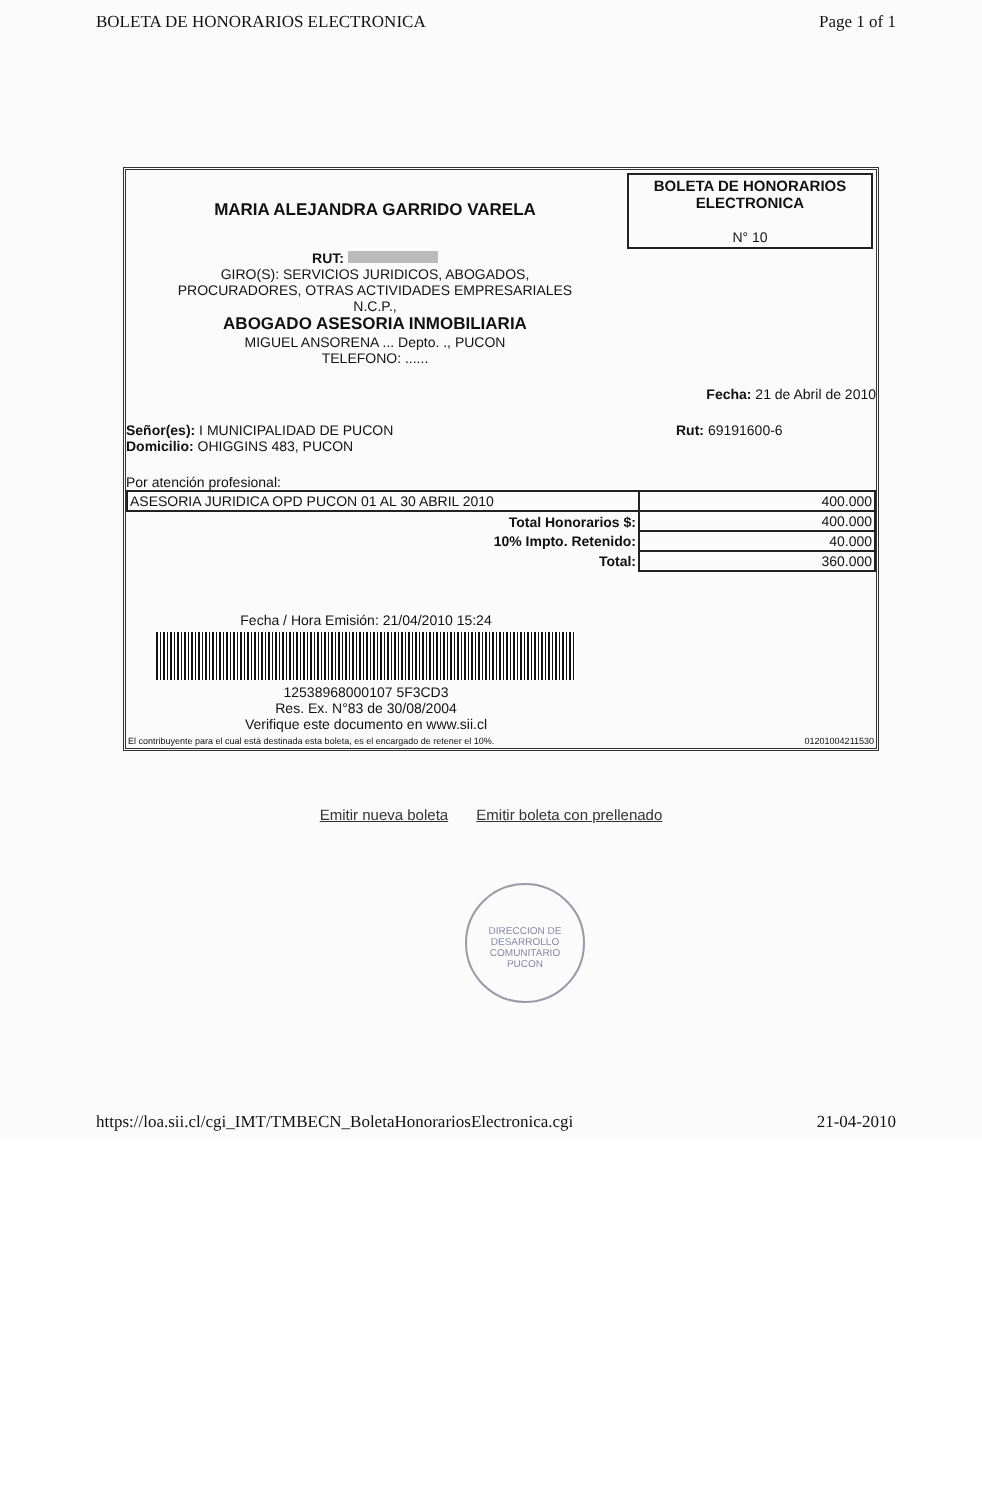BOLETA DE HONORARIOS ELECTRONICA Page 1 of 1
MARIA ALEJANDRA GARRIDO VARELA
RUT:
GIRO(S): SERVICIOS JURIDICOS, ABOGADOS,
PROCURADORES, OTRAS ACTIVIDADES EMPRESARIALES
N.C.P.,
ABOGADO ASESORIA INMOBILIARIA
MIGUEL ANSORENA ... Depto. ., PUCON
TELEFONO: ......
BOLETA DE HONORARIOS
ELECTRONICA
N° 10
Fecha: 21 de Abril de 2010
Señor(es): I MUNICIPALIDAD DE PUCON
Domicilio: OHIGGINS 483, PUCON
Rut: 69191600-6
Por atención profesional:
| ASESORIA JURIDICA OPD PUCON 01 AL 30 ABRIL 2010 | 400.000 |
| Total Honorarios $: | 400.000 |
| 10% Impto. Retenido: | 40.000 |
| Total: | 360.000 |
Fecha / Hora Emisión: 21/04/2010 15:24
12538968000107 5F3CD3
Res. Ex. N°83 de 30/08/2004
Verifique este documento en www.sii.cl
El contribuyente para el cual está destinada esta boleta, es el encargado de retener el 10%. 01201004211530
Emitir nueva boleta Emitir boleta con prellenado
DIRECCION DE
DESARROLLO
COMUNITARIO
PUCON
https://loa.sii.cl/cgi_IMT/TMBECN_BoletaHonorariosElectronica.cgi 21-04-2010